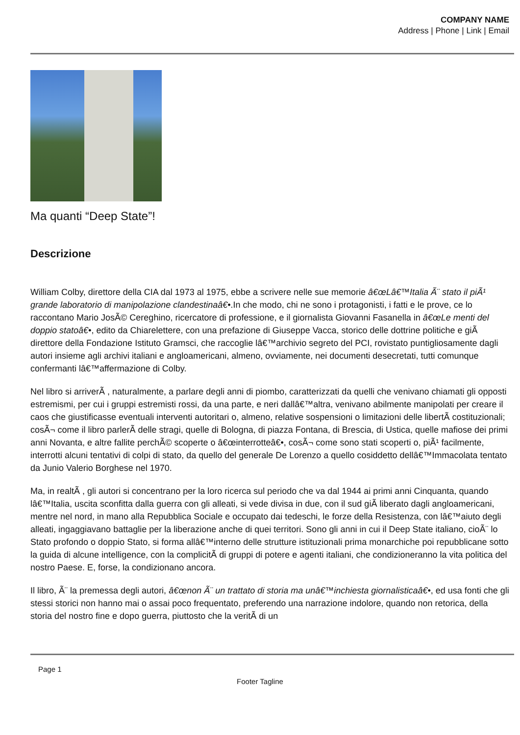COMPANY NAME
Address | Phone | Link | Email
Ma quanti “Deep State”!
Descrizione
William Colby, direttore della CIA dal 1973 al 1975, ebbe a scrivere nelle sue memorie â€œLâ€™Italia Ã¨ stato il piÃ¹ grande laboratorio di manipolazione clandestinaâ€•.In che modo, chi ne sono i protagonisti, i fatti e le prove, ce lo raccontano Mario JosÃ© Cereghino, ricercatore di professione, e il giornalista Giovanni Fasanella in â€œLe menti del doppio statoâ€•, edito da Chiarelettere, con una prefazione di Giuseppe Vacca, storico delle dottrine politiche e giÃ direttore della Fondazione Istituto Gramsci, che raccoglie lâ€™archivio segreto del PCI, rovistato puntigliosamente dagli autori insieme agli archivi italiani e angloamericani, almeno, ovviamente, nei documenti desecretati, tutti comunque confermanti lâ€™affermazione di Colby.
Nel libro si arriverÃ , naturalmente, a parlare degli anni di piombo, caratterizzati da quelli che venivano chiamati gli opposti estremismi, per cui i gruppi estremisti rossi, da una parte, e neri dallâ€™altra, venivano abilmente manipolati per creare il caos che giustificasse eventuali interventi autoritari o, almeno, relative sospensioni o limitazioni delle libertÃ costituzionali; cosÃ¬ come il libro parlerÃ delle stragi, quelle di Bologna, di piazza Fontana, di Brescia, di Ustica, quelle mafiose dei primi anni Novanta, e altre fallite perchÃ© scoperte o â€œinterrotteâ€•, cosÃ¬ come sono stati scoperti o, piÃ¹ facilmente, interrotti alcuni tentativi di colpi di stato, da quello del generale De Lorenzo a quello cosiddetto dellâ€™Immacolata tentato da Junio Valerio Borghese nel 1970.
Ma, in realtÃ , gli autori si concentrano per la loro ricerca sul periodo che va dal 1944 ai primi anni Cinquanta, quando lâ€™Italia, uscita sconfitta dalla guerra con gli alleati, si vede divisa in due, con il sud giÃ liberato dagli angloamericani, mentre nel nord, in mano alla Repubblica Sociale e occupato dai tedeschi, le forze della Resistenza, con lâ€™aiuto degli alleati, ingaggiavano battaglie per la liberazione anche di quei territori. Sono gli anni in cui il Deep State italiano, cioÃ¨ lo Stato profondo o doppio Stato, si forma allâ€™interno delle strutture istituzionali prima monarchiche poi repubblicane sotto la guida di alcune intelligence, con la complicitÃ di gruppi di potere e agenti italiani, che condizioneranno la vita politica del nostro Paese. E, forse, la condizionano ancora.
Il libro, Ã¨ la premessa degli autori, â€œnon Ã¨ un trattato di storia ma unâ€™inchiesta giornalisticaâ€•, ed usa fonti che gli stessi storici non hanno mai o assai poco frequentato, preferendo una narrazione indolore, quando non retorica, della storia del nostro fine e dopo guerra, piuttosto che la veritÃ di un
Page 1
Footer Tagline